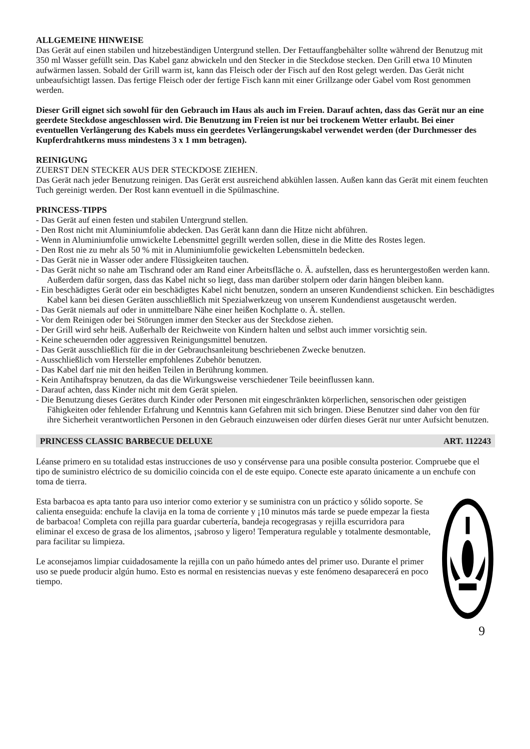ALLGEMEINE HINWEISE
Das Gerät auf einen stabilen und hitzebeständigen Untergrund stellen. Der Fettauffangbehälter sollte während der Benutzug mit 350 ml Wasser gefüllt sein. Das Kabel ganz abwickeln und den Stecker in die Steckdose stecken. Den Grill etwa 10 Minuten aufwärmen lassen. Sobald der Grill warm ist, kann das Fleisch oder der Fisch auf den Rost gelegt werden. Das Gerät nicht unbeaufsichtigt lassen. Das fertige Fleisch oder der fertige Fisch kann mit einer Grillzange oder Gabel vom Rost genommen werden.
Dieser Grill eignet sich sowohl für den Gebrauch im Haus als auch im Freien. Darauf achten, dass das Gerät nur an eine geerdete Steckdose angeschlossen wird. Die Benutzung im Freien ist nur bei trockenem Wetter erlaubt. Bei einer eventuellen Verlängerung des Kabels muss ein geerdetes Verlängerungskabel verwendet werden (der Durchmesser des Kupferdrahtkerns muss mindestens 3 x 1 mm betragen).
REINIGUNG
ZUERST DEN STECKER AUS DER STECKDOSE ZIEHEN.
Das Gerät nach jeder Benutzung reinigen. Das Gerät erst ausreichend abkühlen lassen. Außen kann das Gerät mit einem feuchten Tuch gereinigt werden. Der Rost kann eventuell in die Spülmaschine.
PRINCESS-TIPPS
- Das Gerät auf einen festen und stabilen Untergrund stellen.
- Den Rost nicht mit Aluminiumfolie abdecken. Das Gerät kann dann die Hitze nicht abführen.
- Wenn in Aluminiumfolie umwickelte Lebensmittel gegrillt werden sollen, diese in die Mitte des Rostes legen.
- Den Rost nie zu mehr als 50 % mit in Aluminiumfolie gewickelten Lebensmitteln bedecken.
- Das Gerät nie in Wasser oder andere Flüssigkeiten tauchen.
- Das Gerät nicht so nahe am Tischrand oder am Rand einer Arbeitsfläche o. Ä. aufstellen, dass es heruntergestoßen werden kann. Außerdem dafür sorgen, dass das Kabel nicht so liegt, dass man darüber stolpern oder darin hängen bleiben kann.
- Ein beschädigtes Gerät oder ein beschädigtes Kabel nicht benutzen, sondern an unseren Kundendienst schicken. Ein beschädigtes Kabel kann bei diesen Geräten ausschließlich mit Spezialwerkzeug von unserem Kundendienst ausgetauscht werden.
- Das Gerät niemals auf oder in unmittelbare Nähe einer heißen Kochplatte o. Ä. stellen.
- Vor dem Reinigen oder bei Störungen immer den Stecker aus der Steckdose ziehen.
- Der Grill wird sehr heiß. Außerhalb der Reichweite von Kindern halten und selbst auch immer vorsichtig sein.
- Keine scheuernden oder aggressiven Reinigungsmittel benutzen.
- Das Gerät ausschließlich für die in der Gebrauchsanleitung beschriebenen Zwecke benutzen.
- Ausschließlich vom Hersteller empfohlenes Zubehör benutzen.
- Das Kabel darf nie mit den heißen Teilen in Berührung kommen.
- Kein Antihaftspray benutzen, da das die Wirkungsweise verschiedener Teile beeinflussen kann.
- Darauf achten, dass Kinder nicht mit dem Gerät spielen.
- Die Benutzung dieses Gerätes durch Kinder oder Personen mit eingeschränkten körperlichen, sensorischen oder geistigen Fähigkeiten oder fehlender Erfahrung und Kenntnis kann Gefahren mit sich bringen. Diese Benutzer sind daher von den für ihre Sicherheit verantwortlichen Personen in den Gebrauch einzuweisen oder dürfen dieses Gerät nur unter Aufsicht benutzen.
PRINCESS CLASSIC BARBECUE DELUXE ART. 112243
Léanse primero en su totalidad estas instrucciones de uso y consérvense para una posible consulta posterior. Compruebe que el tipo de suministro eléctrico de su domicilio coincida con el de este equipo. Conecte este aparato únicamente a un enchufe con toma de tierra.
Esta barbacoa es apta tanto para uso interior como exterior y se suministra con un práctico y sólido soporte. Se calienta enseguida: enchufe la clavija en la toma de corriente y ¡10 minutos más tarde se puede empezar la fiesta de barbacoa! Completa con rejilla para guardar cubertería, bandeja recogegrasas y rejilla escurridora para eliminar el exceso de grasa de los alimentos, ¡sabroso y ligero! Temperatura regulable y totalmente desmontable, para facilitar su limpieza.
Le aconsejamos limpiar cuidadosamente la rejilla con un paño húmedo antes del primer uso. Durante el primer uso se puede producir algún humo. Esto es normal en resistencias nuevas y este fenómeno desaparecerá en poco tiempo.
9